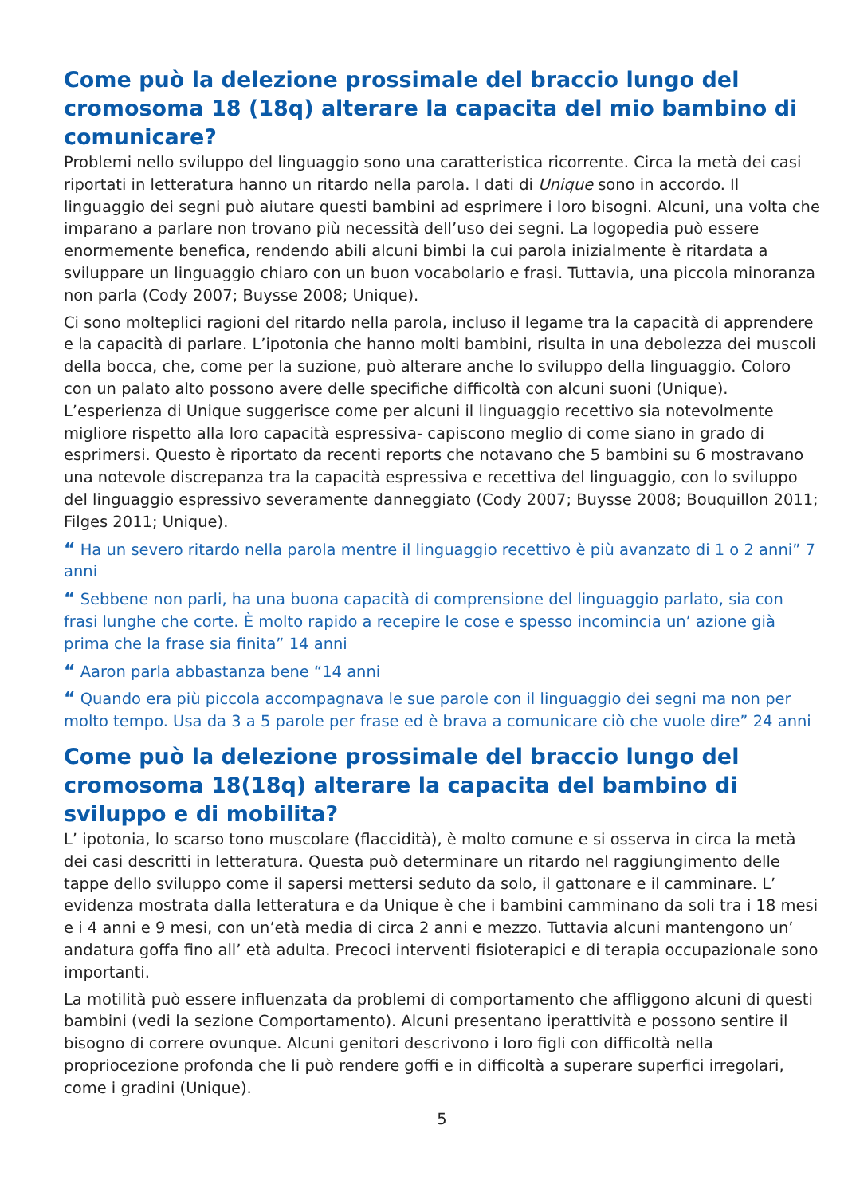Come può la delezione prossimale del braccio lungo del cromosoma 18 (18q) alterare la capacita del mio bambino di comunicare?
Problemi nello sviluppo del linguaggio sono una caratteristica ricorrente. Circa la metà dei casi riportati in letteratura hanno un ritardo nella parola. I dati di Unique sono in accordo. Il linguaggio dei segni può aiutare questi bambini ad esprimere i loro bisogni. Alcuni, una volta che imparano a parlare non trovano più necessità dell’uso dei segni. La logopedia può essere enormemente benefica, rendendo abili alcuni bimbi la cui parola inizialmente è ritardata a sviluppare un linguaggio chiaro con un buon vocabolario e frasi. Tuttavia, una piccola minoranza non parla (Cody 2007; Buysse 2008; Unique).
Ci sono molteplici ragioni del ritardo nella parola, incluso il legame tra la capacità di apprendere e la capacità di parlare. L’ipotonia che hanno molti bambini, risulta in una debolezza dei muscoli della bocca, che, come per la suzione, può alterare anche lo sviluppo della linguaggio. Coloro con un palato alto possono avere delle specifiche difficoltà con alcuni suoni (Unique).
L’esperienza di Unique suggerisce come per alcuni il linguaggio recettivo sia notevolmente migliore rispetto alla loro capacità espressiva- capiscono meglio di come siano in grado di esprimersi. Questo è riportato da recenti reports che notavano che 5 bambini su 6 mostravano una notevole discrepanza tra la capacità espressiva e recettiva del linguaggio, con lo sviluppo del linguaggio espressivo severamente danneggiato (Cody 2007; Buysse 2008; Bouquillon 2011; Filges 2011; Unique).
“ Ha un severo ritardo nella parola mentre il linguaggio recettivo è più avanzato di 1 o 2 anni” 7 anni
“ Sebbene non parli, ha una buona capacità di comprensione del linguaggio parlato, sia con frasi lunghe che corte. È molto rapido a recepire le cose e spesso incomincia un’ azione già prima che la frase sia finita” 14 anni
“ Aaron parla abbastanza bene “14 anni
“ Quando era più piccola accompagnava le sue parole con il linguaggio dei segni ma non per molto tempo. Usa da 3 a 5 parole per frase ed è brava a comunicare ciò che vuole dire” 24 anni
Come può la delezione prossimale del braccio lungo del cromosoma 18(18q) alterare la capacita del bambino di sviluppo e di mobilita?
L’ ipotonia, lo scarso tono muscolare (flaccidità), è molto comune e si osserva in circa la metà dei casi descritti in letteratura. Questa può determinare un ritardo nel raggiungimento delle tappe dello sviluppo come il sapersi mettersi seduto da solo, il gattonare e il camminare. L’ evidenza mostrata dalla letteratura e da Unique è che i bambini camminano da soli tra i 18 mesi e i 4 anni e 9 mesi, con un’età media di circa 2 anni e mezzo. Tuttavia alcuni mantengono un’ andatura goffa fino all’ età adulta. Precoci interventi fisioterapici e di terapia occupazionale sono importanti.
La motilità può essere influenzata da problemi di comportamento che affliggono alcuni di questi bambini (vedi la sezione Comportamento). Alcuni presentano iperattività e possono sentire il bisogno di correre ovunque. Alcuni genitori descrivono i loro figli con difficoltà nella propriocezione profonda che li può rendere goffi e in difficoltà a superare superfici irregolari, come i gradini (Unique).
5